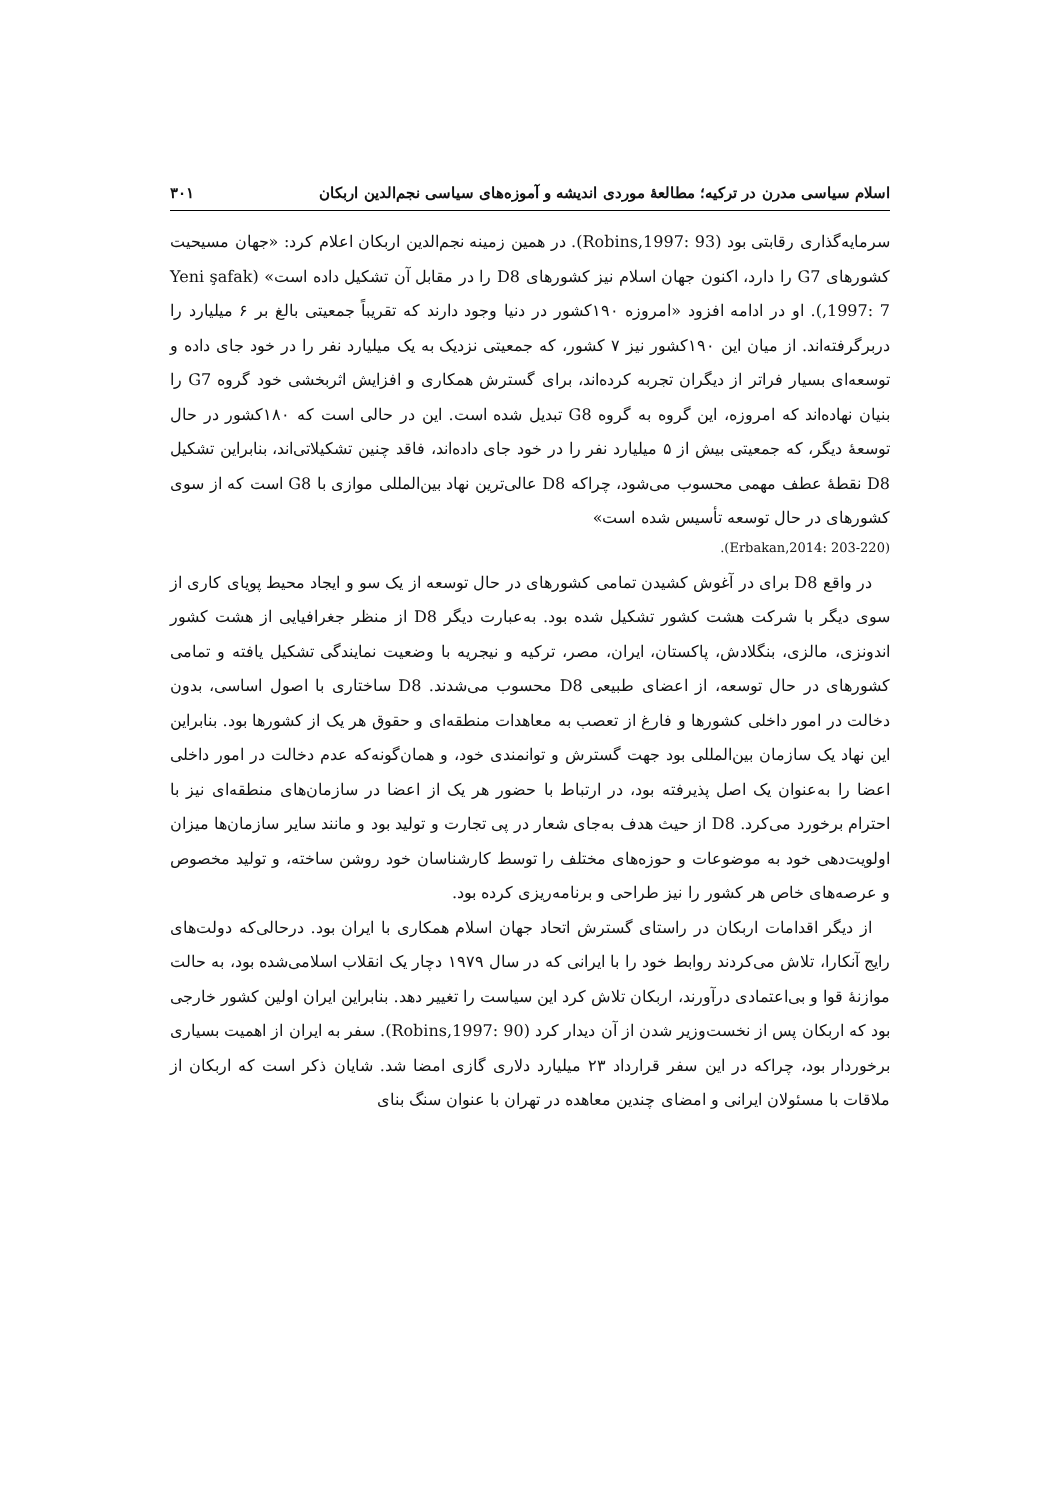اسلام سیاسی مدرن در ترکیه؛ مطالعهٔ موردی اندیشه و آموزه‌های سیاسی نجم‌الدین اربکان ۳۰۱
سرمایه‌گذاری رقابتی بود (Robins,1997: 93). در همین زمینه نجم‌الدین اربکان اعلام کرد: «جهان مسیحیت کشورهای G7 را دارد، اکنون جهان اسلام نیز کشورهای D8 را در مقابل آن تشکیل داده است» (Yeni şafak ,1997: 7). او در ادامه افزود «امروزه ۱۹۰کشور در دنیا وجود دارند که تقریباً جمعیتی بالغ بر ۶ میلیارد را دربرگرفته‌اند. از میان این ۱۹۰کشور نیز ۷ کشور، که جمعیتی نزدیک به یک میلیارد نفر را در خود جای داده و توسعه‌ای بسیار فراتر از دیگران تجربه کرده‌اند، برای گسترش همکاری و افزایش اثربخشی خود گروه G7 را بنیان نهاده‌اند که امروزه، این گروه به گروه G8 تبدیل شده است. این در حالی است که ۱۸۰کشور در حال توسعهٔ دیگر، که جمعیتی بیش از ۵ میلیارد نفر را در خود جای داده‌اند، فاقد چنین تشکیلاتی‌اند، بنابراین تشکیل D8 نقطهٔ عطف مهمی محسوب می‌شود، چراکه D8 عالی‌ترین نهاد بین‌المللی موازی با G8 است که از سوی کشورهای در حال توسعه تأسیس شده است»
(Erbakan,2014: 203-220).
در واقع D8 برای در آغوش کشیدن تمامی کشورهای در حال توسعه از یک سو و ایجاد محیط پویای کاری از سوی دیگر با شرکت هشت کشور تشکیل شده بود. به‌عبارت دیگر D8 از منظر جغرافیایی از هشت کشور اندونزی، مالزی، بنگلادش، پاکستان، ایران، مصر، ترکیه و نیجریه با وضعیت نمایندگی تشکیل یافته و تمامی کشورهای در حال توسعه، از اعضای طبیعی D8 محسوب می‌شدند. D8 ساختاری با اصول اساسی، بدون دخالت در امور داخلی کشورها و فارغ از تعصب به معاهدات منطقه‌ای و حقوق هر یک از کشورها بود. بنابراین این نهاد یک سازمان بین‌المللی بود جهت گسترش و توانمندی خود، و همان‌گونه‌که عدم دخالت در امور داخلی اعضا را به‌عنوان یک اصل پذیرفته بود، در ارتباط با حضور هر یک از اعضا در سازمان‌های منطقه‌ای نیز با احترام برخورد می‌کرد. D8 از حیث هدف به‌جای شعار در پی تجارت و تولید بود و مانند سایر سازمان‌ها میزان اولویت‌دهی خود به موضوعات و حوزه‌های مختلف را توسط کارشناسان خود روشن ساخته، و تولید مخصوص و عرصه‌های خاص هر کشور را نیز طراحی و برنامه‌ریزی کرده بود.
از دیگر اقدامات اربکان در راستای گسترش اتحاد جهان اسلام همکاری با ایران بود. درحالی‌که دولت‌های رایج آنکارا، تلاش می‌کردند روابط خود را با ایرانی که در سال ۱۹۷۹ دچار یک انقلاب اسلامی‌شده بود، به حالت موازنهٔ قوا و بی‌اعتمادی درآورند، اربکان تلاش کرد این سیاست را تغییر دهد. بنابراین ایران اولین کشور خارجی بود که اربکان پس از نخست‌وزیر شدن از آن دیدار کرد (Robins,1997: 90). سفر به ایران از اهمیت بسیاری برخوردار بود، چراکه در این سفر قرارداد ۲۳ میلیارد دلاری گازی امضا شد. شایان ذکر است که اربکان از ملاقات با مسئولان ایرانی و امضای چندین معاهده در تهران با عنوان سنگ بنای